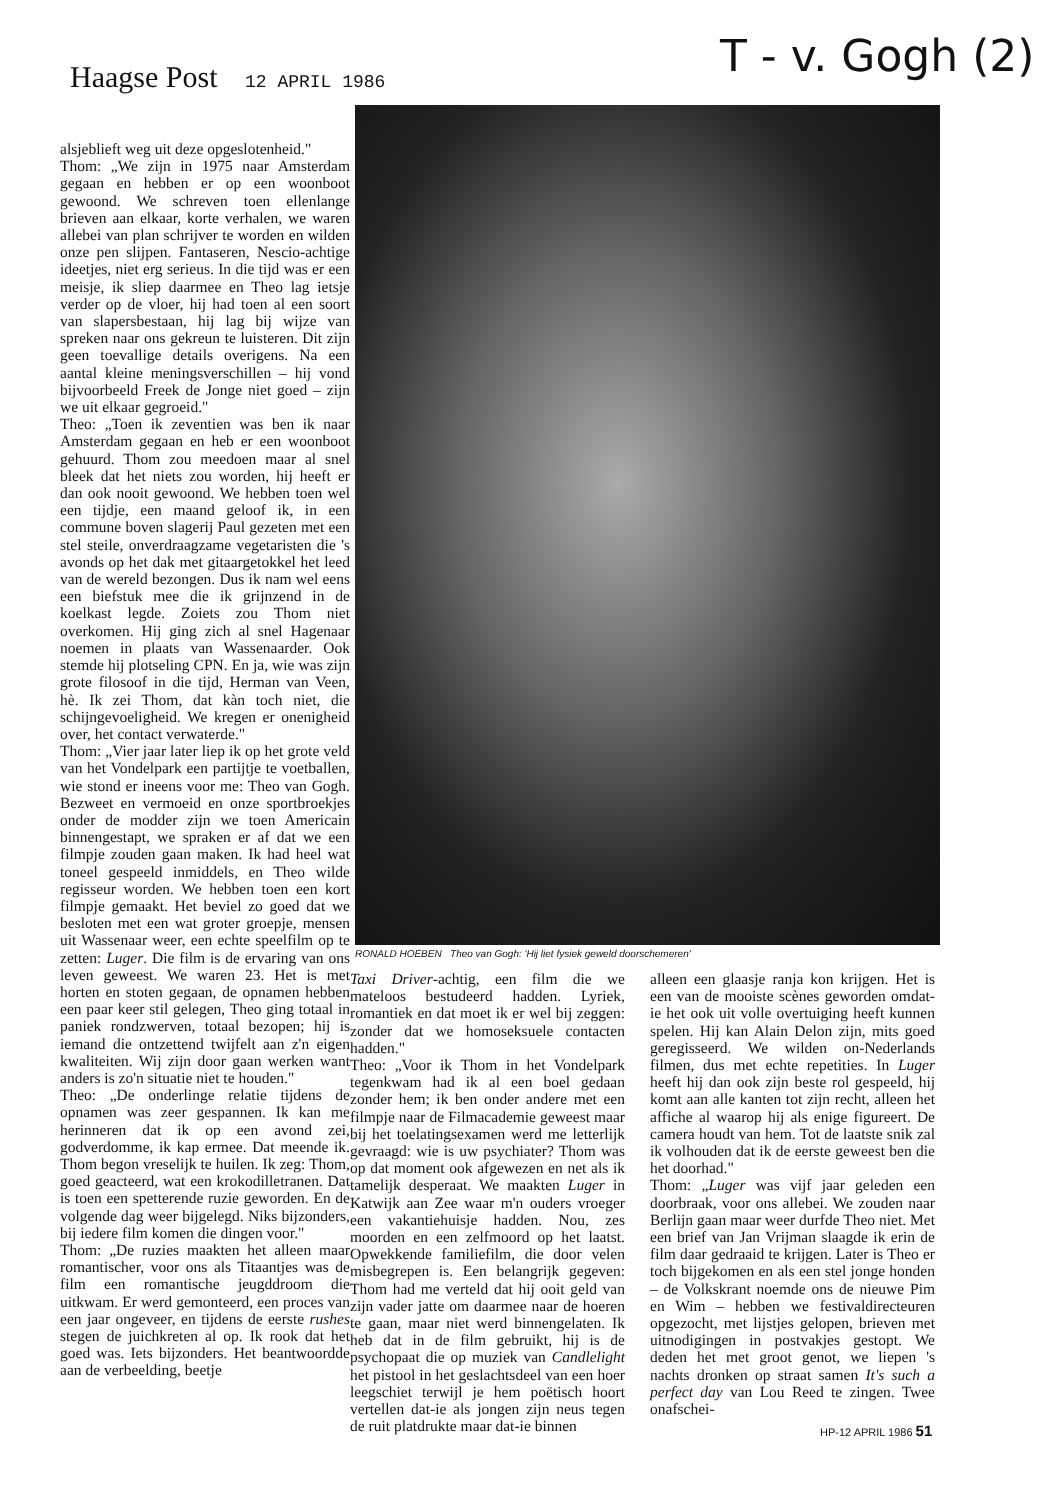Haagse Post 12 APRIL 1986 T - v. Gogh (2)
alsjeblieft weg uit deze opgeslotenheid."
Thom: „We zijn in 1975 naar Amsterdam gegaan en hebben er op een woonboot gewoond. We schreven toen ellenlange brieven aan elkaar, korte verhalen, we waren allebei van plan schrijver te worden en wilden onze pen slijpen. Fantaseren, Nescio-achtige ideetjes, niet erg serieus. In die tijd was er een meisje, ik sliep daarmee en Theo lag ietsje verder op de vloer, hij had toen al een soort van slapersbestaan, hij lag bij wijze van spreken naar ons gekreun te luisteren. Dit zijn geen toevallige details overigens. Na een aantal kleine meningsverschillen – hij vond bijvoorbeeld Freek de Jonge niet goed – zijn we uit elkaar gegroeid."
Theo: „Toen ik zeventien was ben ik naar Amsterdam gegaan en heb er een woonboot gehuurd. Thom zou meedoen maar al snel bleek dat het niets zou worden, hij heeft er dan ook nooit gewoond. We hebben toen wel een tijdje, een maand geloof ik, in een commune boven slagerij Paul gezeten met een stel steile, onverdraagzame vegetaristen die 's avonds op het dak met gitaargetokkel het leed van de wereld bezongen. Dus ik nam wel eens een biefstuk mee die ik grijnzend in de koelkast legde. Zoiets zou Thom niet overkomen. Hij ging zich al snel Hagenaar noemen in plaats van Wassenaarder. Ook stemde hij plotseling CPN. En ja, wie was zijn grote filosoof in die tijd, Herman van Veen, hè. Ik zei Thom, dat kàn toch niet, die schijngevoeligheid. We kregen er onenigheid over, het contact verwaterde."
Thom: „Vier jaar later liep ik op het grote veld van het Vondelpark een partijtje te voetballen, wie stond er ineens voor me: Theo van Gogh. Bezweet en vermoeid en onze sportbroekjes onder de modder zijn we toen Americain binnengestapt, we spraken er af dat we een filmpje zouden gaan maken. Ik had heel wat toneel gespeeld inmiddels, en Theo wilde regisseur worden. We hebben toen een kort filmpje gemaakt. Het beviel zo goed dat we besloten met een wat groter groepje, mensen uit Wassenaar weer, een echte speelfilm op te zetten: Luger. Die film is de ervaring van ons leven geweest. We waren 23. Het is met horten en stoten gegaan, de opnamen hebben een paar keer stil gelegen, Theo ging totaal in paniek rondzwerven, totaal bezopen; hij is iemand die ontzettend twijfelt aan z'n eigen kwaliteiten. Wij zijn door gaan werken want anders is zo'n situatie niet te houden."
Theo: „De onderlinge relatie tijdens de opnamen was zeer gespannen. Ik kan me herinneren dat ik op een avond zei, godverdomme, ik kap ermee. Dat meende ik. Thom begon vreselijk te huilen. Ik zeg: Thom, goed geacteerd, wat een krokodilletranen. Dat is toen een spetterende ruzie geworden. En de volgende dag weer bijgelegd. Niks bijzonders, bij iedere film komen die dingen voor."
Thom: „De ruzies maakten het alleen maar romantischer, voor ons als Titaantjes was de film een romantische jeugddroom die uitkwam. Er werd gemonteerd, een proces van een jaar ongeveer, en tijdens de eerste rushes stegen de juichkreten al op. Ik rook dat het goed was. Iets bijzonders. Het beantwoordde aan de verbeelding, beetje
RONALD HOEBEN Theo van Gogh: 'Hij liet fysiek geweld doorschemeren'
Taxi Driver-achtig, een film die we mateloos bestudeerd hadden. Lyriek, romantiek en dat moet ik er wel bij zeggen: zonder dat we homoseksuele contacten hadden."
Theo: „Voor ik Thom in het Vondelpark tegenkwam had ik al een boel gedaan zonder hem; ik ben onder andere met een filmpje naar de Filmacademie geweest maar bij het toelatingsexamen werd me letterlijk gevraagd: wie is uw psychiater? Thom was op dat moment ook afgewezen en net als ik tamelijk desperaat. We maakten Luger in Katwijk aan Zee waar m'n ouders vroeger een vakantiehuisje hadden. Nou, zes moorden en een zelfmoord op het laatst. Opwekkende familiefilm, die door velen misbegrepen is. Een belangrijk gegeven: Thom had me verteld dat hij ooit geld van zijn vader jatte om daarmee naar de hoeren te gaan, maar niet werd binnengelaten. Ik heb dat in de film gebruikt, hij is de psychopaat die op muziek van Candlelight het pistool in het geslachtsdeel van een hoer leegschiet terwijl je hem poëtisch hoort vertellen dat-ie als jongen zijn neus tegen de ruit platdrukte maar dat-ie binnen
alleen een glaasje ranja kon krijgen. Het is een van de mooiste scènes geworden omdat-ie het ook uit volle overtuiging heeft kunnen spelen. Hij kan Alain Delon zijn, mits goed geregisseerd. We wilden on-Nederlands filmen, dus met echte repetities. In Luger heeft hij dan ook zijn beste rol gespeeld, hij komt aan alle kanten tot zijn recht, alleen het affiche al waarop hij als enige figureert. De camera houdt van hem. Tot de laatste snik zal ik volhouden dat ik de eerste geweest ben die het doorhad."
Thom: „Luger was vijf jaar geleden een doorbraak, voor ons allebei. We zouden naar Berlijn gaan maar weer durfde Theo niet. Met een brief van Jan Vrijman slaagde ik erin de film daar gedraaid te krijgen. Later is Theo er toch bijgekomen en als een stel jonge honden – de Volkskrant noemde ons de nieuwe Pim en Wim – hebben we festivaldirecteuren opgezocht, met lijstjes gelopen, brieven met uitnodigingen in postvakjes gestopt. We deden het met groot genot, we liepen 's nachts dronken op straat samen It's such a perfect day van Lou Reed te zingen. Twee onafschei-
HP-12 APRIL 1986 51